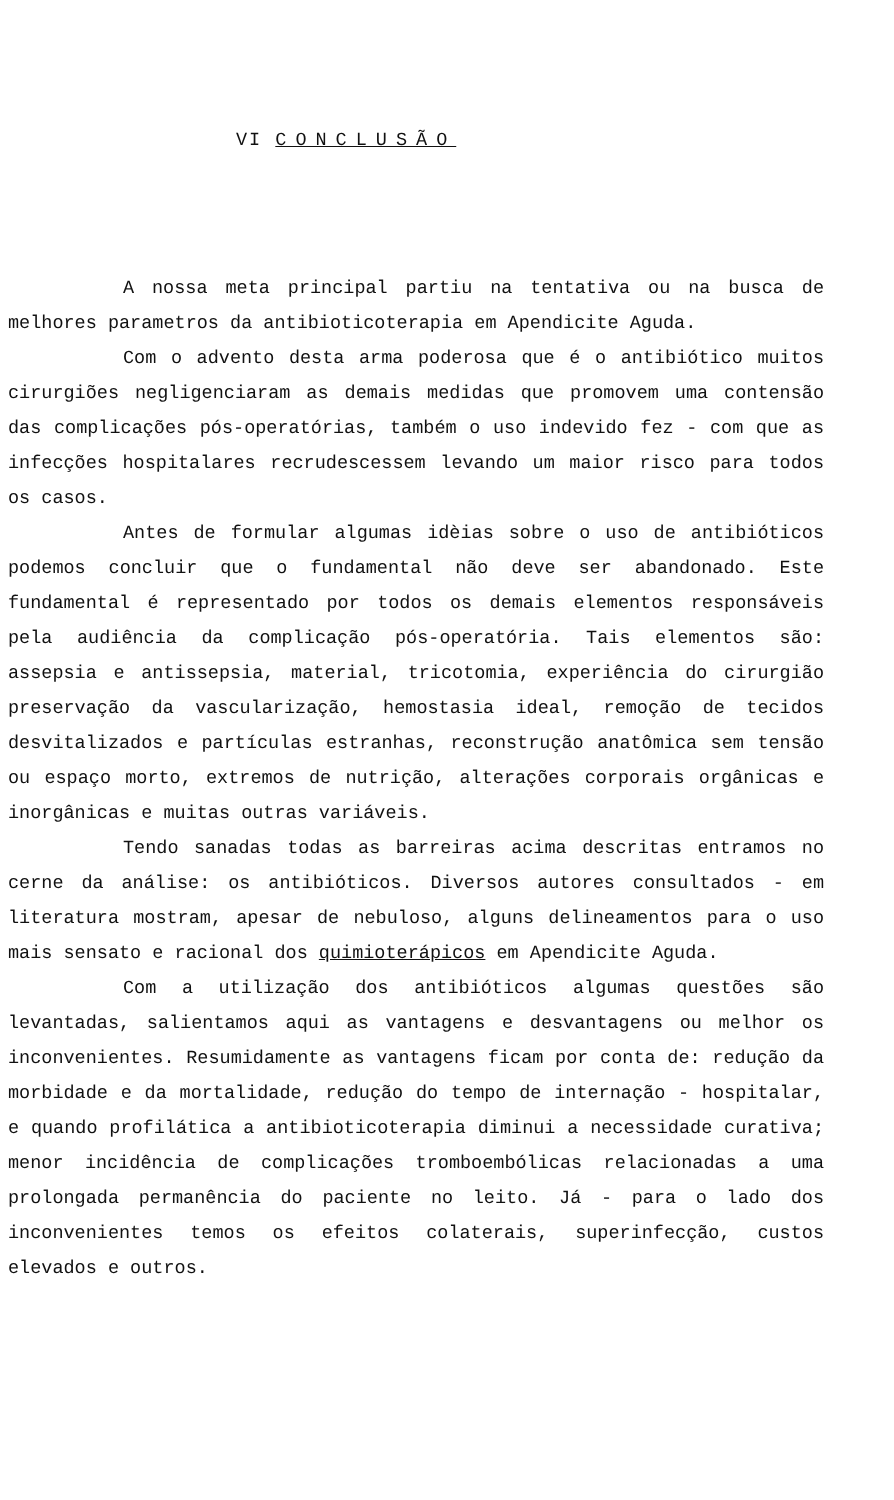VI CONCLUSÃO
A nossa meta principal partiu na tentativa ou na busca de melhores parametros da antibioticoterapia em Apendicite Aguda.
Com o advento desta arma poderosa que é o antibiótico muitos cirurgiões negligenciaram as demais medidas que promovem uma contensão das complicações pós-operatórias, também o uso indevido fez - com que as infecções hospitalares recrudescessem levando um maior risco para todos os casos.
Antes de formular algumas idèias sobre o uso de antibióticos podemos concluir que o fundamental não deve ser abandonado. Este fundamental é representado por todos os demais elementos responsáveis pela audiência da complicação pós-operatória. Tais elementos são: assepsia e antissepsia, material, tricotomia, experiência do cirurgião preservação da vascularização, hemostasia ideal, remoção de tecidos desvitalizados e partículas estranhas, reconstrução anatômica sem tensão ou espaço morto, extremos de nutrição, alterações corporais orgânicas e inorgânicas e muitas outras variáveis.
Tendo sanadas todas as barreiras acima descritas entramos no cerne da análise: os antibióticos. Diversos autores consultados - em literatura mostram, apesar de nebuloso, alguns delineamentos para o uso mais sensato e racional dos quimioterápicos em Apendicite Aguda.
Com a utilização dos antibióticos algumas questões são levantadas, salientamos aqui as vantagens e desvantagens ou melhor os inconvenientes. Resumidamente as vantagens ficam por conta de: redução da morbidade e da mortalidade, redução do tempo de internação - hospitalar, e quando profilática a antibioticoterapia diminui a necessidade curativa; menor incidência de complicações tromboembólicas relacionadas a uma prolongada permanência do paciente no leito. Já - para o lado dos inconvenientes temos os efeitos colaterais, superinfecção, custos elevados e outros.